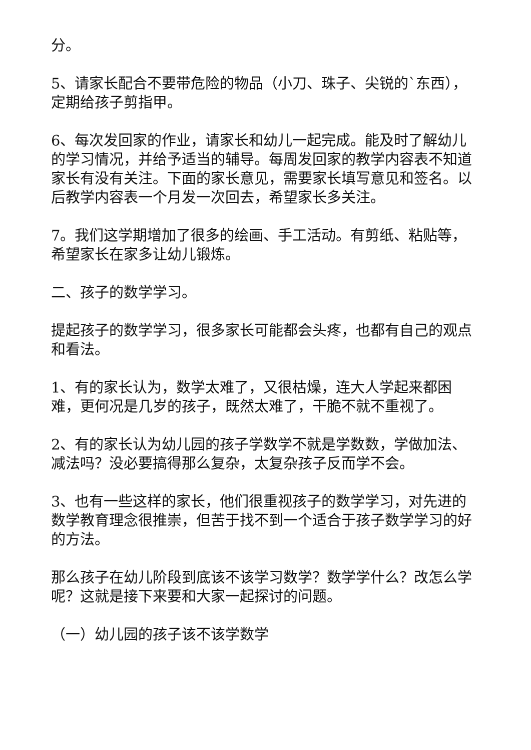分。
5、请家长配合不要带危险的物品（小刀、珠子、尖锐的`东西），定期给孩子剪指甲。
6、每次发回家的作业，请家长和幼儿一起完成。能及时了解幼儿的学习情况，并给予适当的辅导。每周发回家的教学内容表不知道家长有没有关注。下面的家长意见，需要家长填写意见和签名。以后教学内容表一个月发一次回去，希望家长多关注。
7。我们这学期增加了很多的绘画、手工活动。有剪纸、粘贴等，希望家长在家多让幼儿锻炼。
二、孩子的数学学习。
提起孩子的数学学习，很多家长可能都会头疼，也都有自己的观点和看法。
1、有的家长认为，数学太难了，又很枯燥，连大人学起来都困难，更何况是几岁的孩子，既然太难了，干脆不就不重视了。
2、有的家长认为幼儿园的孩子学数学不就是学数数，学做加法、减法吗？没必要搞得那么复杂，太复杂孩子反而学不会。
3、也有一些这样的家长，他们很重视孩子的数学学习，对先进的数学教育理念很推崇，但苦于找不到一个适合于孩子数学学习的好的方法。
那么孩子在幼儿阶段到底该不该学习数学？数学学什么？改怎么学呢？这就是接下来要和大家一起探讨的问题。
（一）幼儿园的孩子该不该学数学